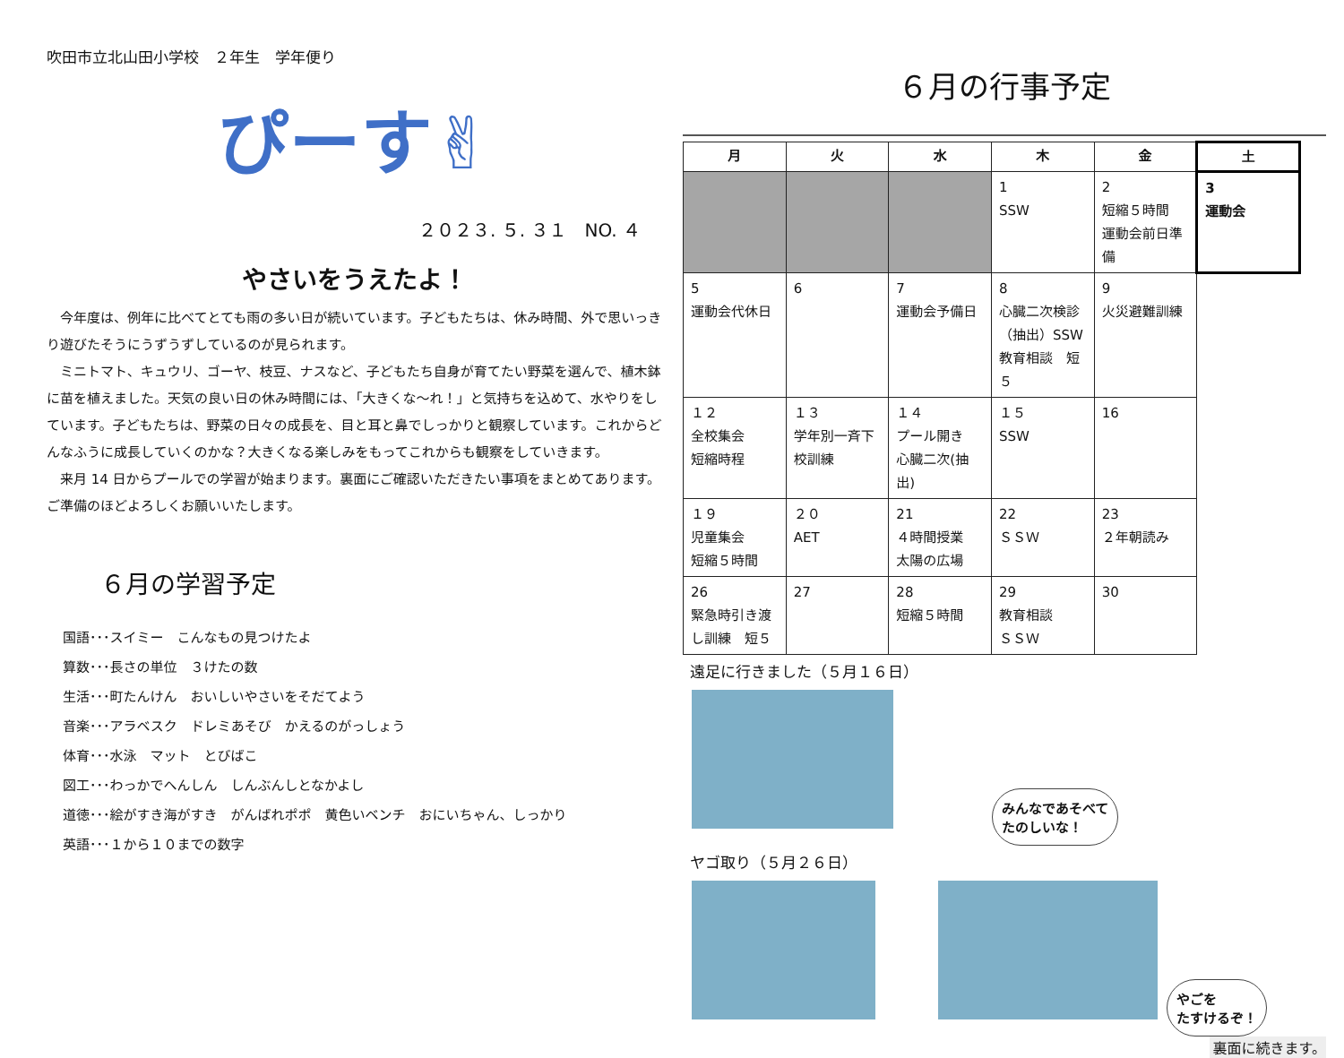吹田市立北山田小学校　２年生　学年便り
ぴーす✌
２０２３. ５. ３１　NO. ４
やさいをうえたよ！
今年度は、例年に比べてとても雨の多い日が続いています。子どもたちは、休み時間、外で思いっきり遊びたそうにうずうずしているのが見られます。
ミニトマト、キュウリ、ゴーヤ、枝豆、ナスなど、子どもたち自身が育てたい野菜を選んで、植木鉢に苗を植えました。天気の良い日の休み時間には、「大きくな～れ！」と気持ちを込めて、水やりをしています。子どもたちは、野菜の日々の成長を、目と耳と鼻でしっかりと観察しています。これからどんなふうに成長していくのかな？大きくなる楽しみをもってこれからも観察をしていきます。
来月 14 日からプールでの学習が始まります。裏面にご確認いただきたい事項をまとめてあります。ご準備のほどよろしくお願いいたします。
６月の学習予定
国語･･･スイミー　こんなもの見つけたよ
算数･･･長さの単位　３けたの数
生活･･･町たんけん　おいしいやさいをそだてよう
音楽･･･アラベスク　ドレミあそび　かえるのがっしょう
体育･･･水泳　マット　とびばこ
図工･･･わっかでへんしん　しんぶんしとなかよし
道徳･･･絵がすき海がすき　がんばれポポ　黄色いベンチ　おにいちゃん、しっかり
英語･･･１から１０までの数字
６月の行事予定
| 月 | 火 | 水 | 木 | 金 | 土 |
| --- | --- | --- | --- | --- | --- |
| | | | 1 SSW | 2 短縮５時間 運動会前日準備 | 3 運動会 |
| 5 運動会代休日 | 6 | 7 運動会予備日 | 8 心臓二次検診（抽出）SSW 教育相談 短５ | 9 火災避難訓練 | |
| １２ 全校集会 短縮時程 | １３ 学年別一斉下校訓練 | １４ プール開き 心臓二次(抽出) | １５ SSW | 16 | |
| １９ 児童集会 短縮５時間 | ２０ AET | 21 ４時間授業 太陽の広場 | 22 ＳＳＷ | 23 ２年朝読み | |
| 26 緊急時引き渡し訓練 短５ | 27 | 28 短縮５時間 | 29 教育相談 ＳＳＷ | 30 | |
遠足に行きました（５月１６日）
みんなであそべて
たのしいな！
ヤゴ取り（５月２６日）
やごを
たすけるぞ！
裏面に続きます。